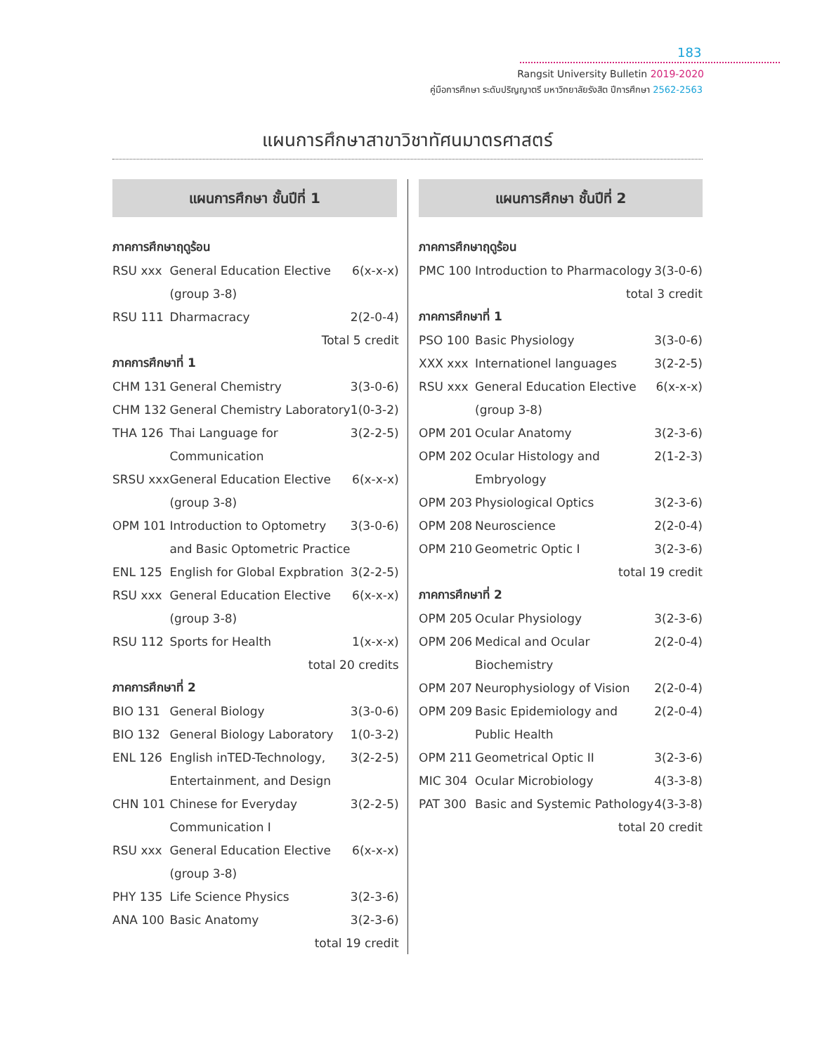183
Rangsit University Bulletin 2019-2020
คู่มือการศึกษา ระดับปริญญาตรี มหาวิทยาลัยรังสิต ปีการศึกษา 2562-2563
แผนการศึกษาสาขาวิชาทัศนมาตรศาสตร์
แผนการศึกษา ชั้นปีที่ 1
| ภาคการศึกษาฤดูร้อน | | |
| RSU xxx | General Education Elective | 6(x-x-x) |
| | (group 3-8) | |
| RSU 111 | Dharmacracy | 2(2-0-4) |
| Total 5 credit | | |
| ภาคการศึกษาที่ 1 | | |
| CHM 131 | General Chemistry | 3(3-0-6) |
| CHM 132 | General Chemistry Laboratory | 1(0-3-2) |
| THA 126 | Thai Language for | 3(2-2-5) |
| | Communication | |
| SRSU xxx | General Education Elective | 6(x-x-x) |
| | (group 3-8) | |
| OPM 101 | Introduction to Optometry | 3(3-0-6) |
| | and Basic Optometric Practice | |
| ENL 125 | English for Global Expbration | 3(2-2-5) |
| RSU xxx | General Education Elective | 6(x-x-x) |
| | (group 3-8) | |
| RSU 112 | Sports for Health | 1(x-x-x) |
| total 20 credits | | |
| ภาคการศึกษาที่ 2 | | |
| BIO 131 | General Biology | 3(3-0-6) |
| BIO 132 | General Biology Laboratory | 1(0-3-2) |
| ENL 126 | English inTED-Technology, | 3(2-2-5) |
| | Entertainment, and Design | |
| CHN 101 | Chinese for Everyday | 3(2-2-5) |
| | Communication I | |
| RSU xxx | General Education Elective | 6(x-x-x) |
| | (group 3-8) | |
| PHY 135 | Life Science Physics | 3(2-3-6) |
| ANA 100 | Basic Anatomy | 3(2-3-6) |
| total 19 credit | | |
แผนการศึกษา ชั้นปีที่ 2
| ภาคการศึกษาฤดูร้อน | | |
| PMC 100 | Introduction to Pharmacology | 3(3-0-6) |
| total 3 credit | | |
| ภาคการศึกษาที่ 1 | | |
| PSO 100 | Basic Physiology | 3(3-0-6) |
| XXX xxx | Internationel languages | 3(2-2-5) |
| RSU xxx | General Education Elective | 6(x-x-x) |
| | (group 3-8) | |
| OPM 201 | Ocular Anatomy | 3(2-3-6) |
| OPM 202 | Ocular Histology and | 2(1-2-3) |
| | Embryology | |
| OPM 203 | Physiological Optics | 3(2-3-6) |
| OPM 208 | Neuroscience | 2(2-0-4) |
| OPM 210 | Geometric Optic I | 3(2-3-6) |
| total 19 credit | | |
| ภาคการศึกษาที่ 2 | | |
| OPM 205 | Ocular Physiology | 3(2-3-6) |
| OPM 206 | Medical and Ocular | 2(2-0-4) |
| | Biochemistry | |
| OPM 207 | Neurophysiology of Vision | 2(2-0-4) |
| OPM 209 | Basic Epidemiology and | 2(2-0-4) |
| | Public Health | |
| OPM 211 | Geometrical Optic II | 3(2-3-6) |
| MIC 304 | Ocular Microbiology | 4(3-3-8) |
| PAT 300 | Basic and Systemic Pathology | 4(3-3-8) |
| total 20 credit | | |